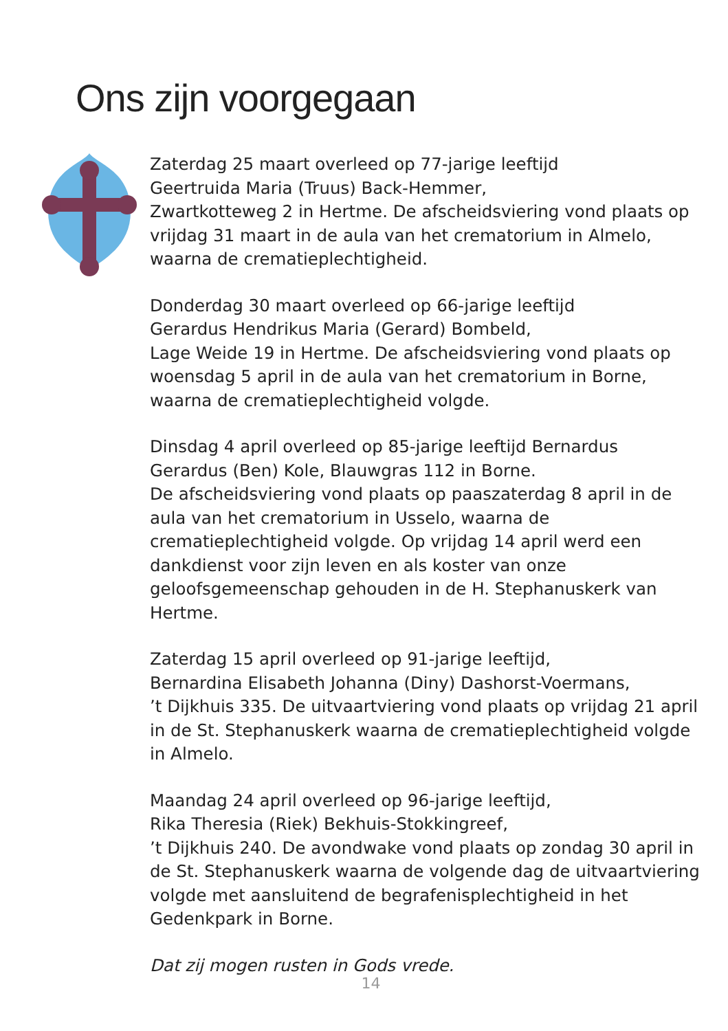Ons zijn voorgegaan
Zaterdag 25 maart overleed op 77-jarige leeftijd
Geertruida Maria (Truus) Back-Hemmer,
Zwartkotteweg 2 in Hertme. De afscheidsviering vond plaats op vrijdag 31 maart in de aula van het crematorium in Almelo, waarna de crematieplechtigheid.
Donderdag 30 maart overleed op 66-jarige leeftijd
Gerardus Hendrikus Maria (Gerard) Bombeld,
Lage Weide 19 in Hertme. De afscheidsviering vond plaats op woensdag 5 april in de aula van het crematorium in Borne, waarna de crematieplechtigheid volgde.
Dinsdag 4 april overleed op 85-jarige leeftijd Bernardus Gerardus (Ben) Kole, Blauwgras 112 in Borne.
De afscheidsviering vond plaats op paaszaterdag 8 april in de aula van het crematorium in Usselo, waarna de crematieplechtigheid volgde. Op vrijdag 14 april werd een dankdienst voor zijn leven en als koster van onze geloofsgemeenschap gehouden in de H. Stephanuskerk van Hertme.
Zaterdag 15 april overleed op 91-jarige leeftijd,
Bernardina Elisabeth Johanna (Diny) Dashorst-Voermans,
’t Dijkhuis 335. De uitvaartviering vond plaats op vrijdag 21 april in de St. Stephanuskerk waarna de crematieplechtigheid volgde in Almelo.
Maandag 24 april overleed op 96-jarige leeftijd,
Rika Theresia (Riek) Bekhuis-Stokkingreef,
’t Dijkhuis 240. De avondwake vond plaats op zondag 30 april in de St. Stephanuskerk waarna de volgende dag de uitvaartviering volgde met aansluitend de begrafenisplechtigheid in het Gedenkpark in Borne.
Dat zij mogen rusten in Gods vrede.
14